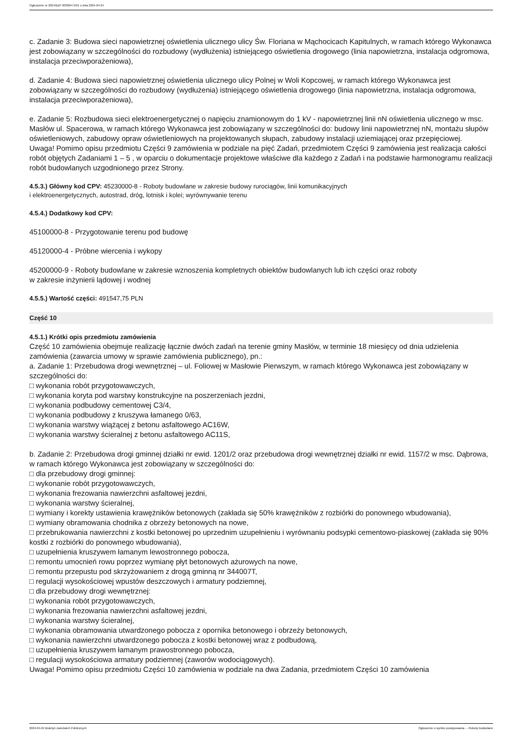Ogłoszenie nr 2024/BZP 00300471/01 z dnia 2024-04-24
c. Zadanie 3: Budowa sieci napowietrznej oświetlenia ulicznego ulicy Św. Floriana w Mąchocicach Kapitulnych, w ramach którego Wykonawca jest zobowiązany w szczególności do rozbudowy (wydłużenia) istniejącego oświetlenia drogowego (linia napowietrzna, instalacja odgromowa, instalacja przeciwporażeniowa),
d. Zadanie 4: Budowa sieci napowietrznej oświetlenia ulicznego ulicy Polnej w Woli Kopcowej, w ramach którego Wykonawca jest zobowiązany w szczególności do rozbudowy (wydłużenia) istniejącego oświetlenia drogowego (linia napowietrzna, instalacja odgromowa, instalacja przeciwporażeniowa),
e. Zadanie 5: Rozbudowa sieci elektroenergetycznej o napięciu znamionowym do 1 kV - napowietrznej linii nN oświetlenia ulicznego w msc. Masłów ul. Spacerowa, w ramach którego Wykonawca jest zobowiązany w szczególności do: budowy linii napowietrznej nN, montażu słupów oświetleniowych, zabudowy opraw oświetleniowych na projektowanych słupach, zabudowy instalacji uziemiającej oraz przepięciowej.
Uwaga! Pomimo opisu przedmiotu Części 9 zamówienia w podziale na pięć Zadań, przedmiotem Części 9 zamówienia jest realizacja całości robót objętych Zadaniami 1 – 5 , w oparciu o dokumentacje projektowe właściwe dla każdego z Zadań i na podstawie harmonogramu realizacji robót budowlanych uzgodnionego przez Strony.
4.5.3.) Główny kod CPV: 45230000-8 - Roboty budowlane w zakresie budowy rurociągów, linii komunikacyjnych
i elektroenergetycznych, autostrad, dróg, lotnisk i kolei; wyrównywanie terenu
4.5.4.) Dodatkowy kod CPV:
45100000-8 - Przygotowanie terenu pod budowę
45120000-4 - Próbne wiercenia i wykopy
45200000-9 - Roboty budowlane w zakresie wznoszenia kompletnych obiektów budowlanych lub ich części oraz roboty
w zakresie inżynierii lądowej i wodnej
4.5.5.) Wartość części: 491547,75 PLN
Część 10
4.5.1.) Krótki opis przedmiotu zamówienia
Część 10 zamówienia obejmuje realizację łącznie dwóch zadań na terenie gminy Masłów, w terminie 18 miesięcy od dnia udzielenia zamówienia (zawarcia umowy w sprawie zamówienia publicznego), pn.:
a. Zadanie 1: Przebudowa drogi wewnętrznej – ul. Foliowej w Masłowie Pierwszym, w ramach którego Wykonawca jest zobowiązany w szczególności do:
□ wykonania robót przygotowawczych,
□ wykonania koryta pod warstwy konstrukcyjne na poszerzeniach jezdni,
□ wykonania podbudowy cementowej C3/4,
□ wykonania podbudowy z kruszywa łamanego 0/63,
□ wykonania warstwy wiążącej z betonu asfaltowego AC16W,
□ wykonania warstwy ścieralnej z betonu asfaltowego AC11S,
b. Zadanie 2: Przebudowa drogi gminnej działki nr ewid. 1201/2 oraz przebudowa drogi wewnętrznej działki nr ewid. 1157/2 w msc. Dąbrowa, w ramach którego Wykonawca jest zobowiązany w szczególności do:
□ dla przebudowy drogi gminnej:
□ wykonanie robót przygotowawczych,
□ wykonania frezowania nawierzchni asfaltowej jezdni,
□ wykonania warstwy ścieralnej,
□ wymiany i korekty ustawienia krawężników betonowych (zakłada się 50% krawężników z rozbiórki do ponownego wbudowania),
□ wymiany obramowania chodnika z obrzeży betonowych na nowe,
□ przebrukowania nawierzchni z kostki betonowej po uprzednim uzupełnieniu i wyrównaniu podsypki cementowo-piaskowej (zakłada się 90% kostki z rozbiórki do ponownego wbudowania),
□ uzupełnienia kruszywem łamanym lewostronnego pobocza,
□ remontu umocnień rowu poprzez wymianę płyt betonowych ażurowych na nowe,
□ remontu przepustu pod skrzyżowaniem z drogą gminną nr 344007T,
□ regulacji wysokościowej wpustów deszczowych i armatury podziemnej,
□ dla przebudowy drogi wewnętrznej:
□ wykonania robót przygotowawczych,
□ wykonania frezowania nawierzchni asfaltowej jezdni,
□ wykonania warstwy ścieralnej,
□ wykonania obramowania utwardzonego pobocza z opornika betonowego i obrzeży betonowych,
□ wykonania nawierzchni utwardzonego pobocza z kostki betonowej wraz z podbudową,
□ uzupełnienia kruszywem łamanym prawostronnego pobocza,
□ regulacji wysokościowa armatury podziemnej (zaworów wodociągowych).
Uwaga! Pomimo opisu przedmiotu Części 10 zamówienia w podziale na dwa Zadania, przedmiotem Części 10 zamówienia
2024-04-24 Biuletyn Zamówień Publicznych Ogłoszenie o wyniku postępowania - - Roboty budowlane